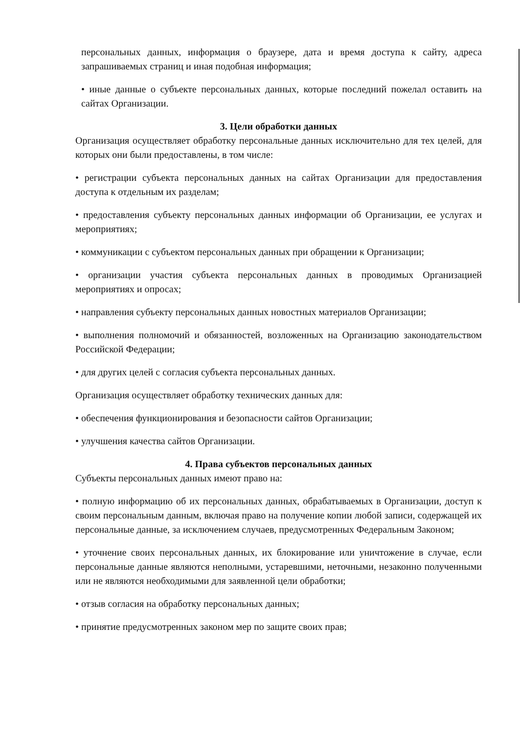персональных данных, информация о браузере, дата и время доступа к сайту, адреса запрашиваемых страниц и иная подобная информация;
• иные данные о субъекте персональных данных, которые последний пожелал оставить на сайтах Организации.
3. Цели обработки данных
Организация осуществляет обработку персональные данных исключительно для тех целей, для которых они были предоставлены, в том числе:
• регистрации субъекта персональных данных на сайтах Организации для предоставления доступа к отдельным их разделам;
• предоставления субъекту персональных данных информации об Организации, ее услугах и мероприятиях;
• коммуникации с субъектом персональных данных при обращении к Организации;
• организации участия субъекта персональных данных в проводимых Организацией мероприятиях и опросах;
• направления субъекту персональных данных новостных материалов Организации;
• выполнения полномочий и обязанностей, возложенных на Организацию законодательством Российской Федерации;
• для других целей с согласия субъекта персональных данных.
Организация осуществляет обработку технических данных для:
• обеспечения функционирования и безопасности сайтов Организации;
• улучшения качества сайтов Организации.
4. Права субъектов персональных данных
Субъекты персональных данных имеют право на:
• полную информацию об их персональных данных, обрабатываемых в Организации, доступ к своим персональным данным, включая право на получение копии любой записи, содержащей их персональные данные, за исключением случаев, предусмотренных Федеральным Законом;
• уточнение своих персональных данных, их блокирование или уничтожение в случае, если персональные данные являются неполными, устаревшими, неточными, незаконно полученными или не являются необходимыми для заявленной цели обработки;
• отзыв согласия на обработку персональных данных;
• принятие предусмотренных законом мер по защите своих прав;